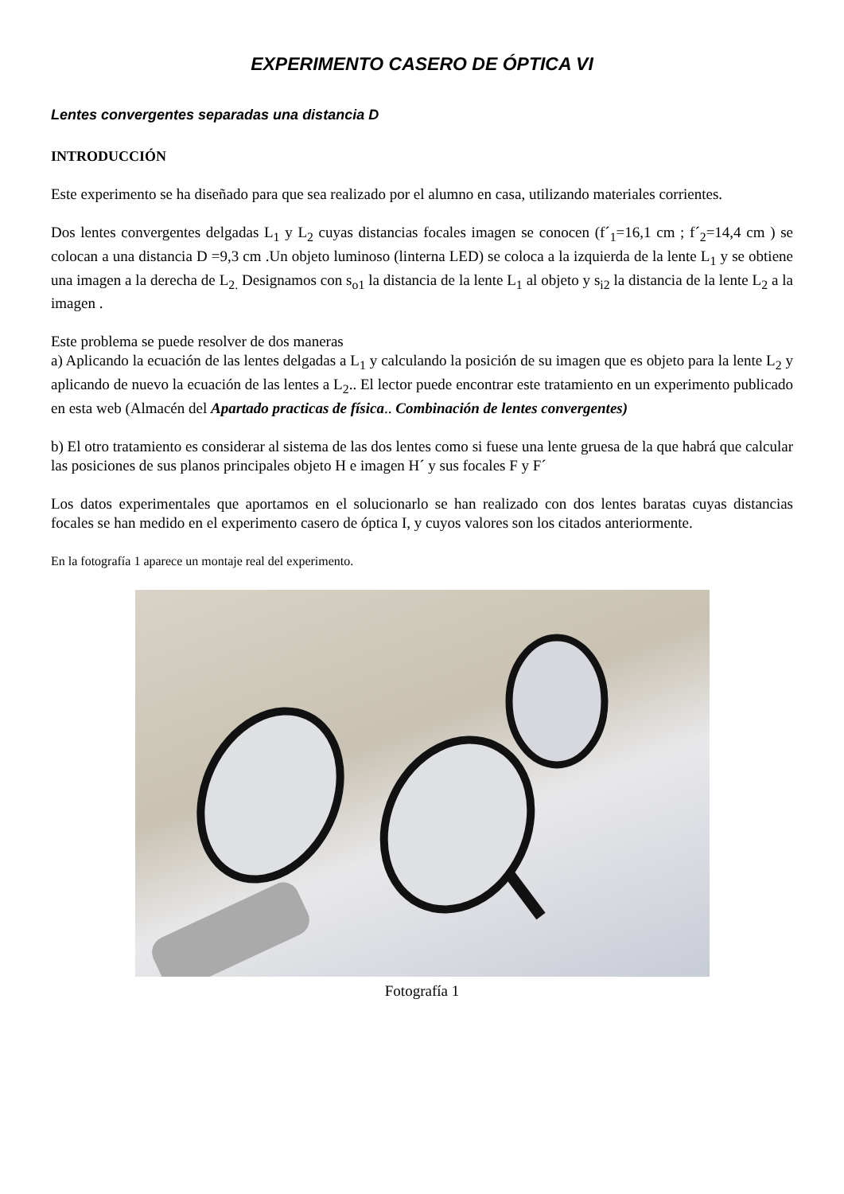EXPERIMENTO CASERO DE ÓPTICA VI
Lentes convergentes separadas una distancia D
INTRODUCCIÓN
Este experimento se ha diseñado para que sea realizado por el alumno en casa, utilizando materiales corrientes.
Dos lentes convergentes delgadas L<sub>1</sub> y L<sub>2</sub> cuyas distancias focales imagen se conocen (f´<sub>1</sub>=16,1 cm ; f´<sub>2</sub>=14,4 cm ) se colocan a una distancia D =9,3 cm .Un objeto luminoso (linterna LED) se coloca a la izquierda de la lente L<sub>1</sub> y se obtiene una imagen a la derecha de L<sub>2.</sub> Designamos con s<sub>o1</sub> la distancia de la lente L<sub>1</sub> al objeto y s<sub>i2</sub> la distancia de la lente L<sub>2</sub> a la imagen .
Este problema se puede resolver de dos maneras
a) Aplicando la ecuación de las lentes delgadas a L<sub>1</sub> y calculando la posición de su imagen que es objeto para la lente L<sub>2</sub> y aplicando de nuevo la ecuación de las lentes a L<sub>2</sub>.. El lector puede encontrar este tratamiento en un experimento publicado en esta web (Almacén del Apartado practicas de física.. Combinación de lentes convergentes)
b) El otro tratamiento es considerar al sistema de las dos lentes como si fuese una lente gruesa de la que habrá que calcular las posiciones de sus planos principales objeto H e imagen H´ y sus focales F y F´
Los datos experimentales que aportamos en el solucionarlo se han realizado con dos lentes baratas cuyas distancias focales se han medido en el experimento casero de óptica I, y cuyos valores son los citados anteriormente.
En la fotografía 1 aparece un montaje real del experimento.
Fotografía 1